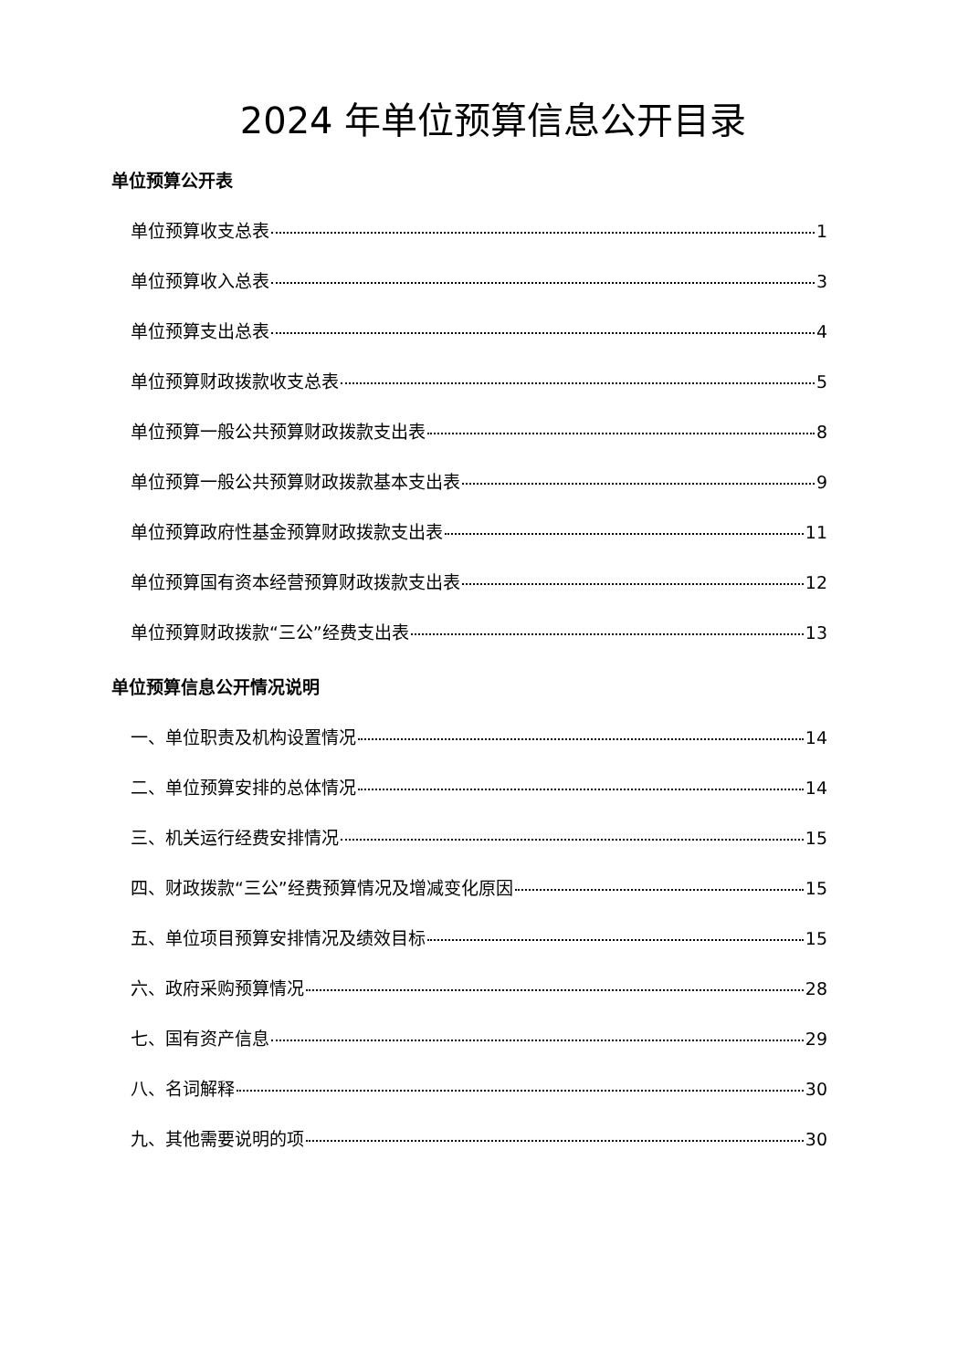2024 年单位预算信息公开目录
单位预算公开表
单位预算收支总表 1
单位预算收入总表 3
单位预算支出总表 4
单位预算财政拨款收支总表 5
单位预算一般公共预算财政拨款支出表 8
单位预算一般公共预算财政拨款基本支出表 9
单位预算政府性基金预算财政拨款支出表 11
单位预算国有资本经营预算财政拨款支出表 12
单位预算财政拨款“三公”经费支出表 13
单位预算信息公开情况说明
一、单位职责及机构设置情况 14
二、单位预算安排的总体情况 14
三、机关运行经费安排情况 15
四、财政拨款“三公”经费预算情况及增减变化原因 15
五、单位项目预算安排情况及绩效目标 15
六、政府采购预算情况 28
七、国有资产信息 29
八、名词解释 30
九、其他需要说明的项 30